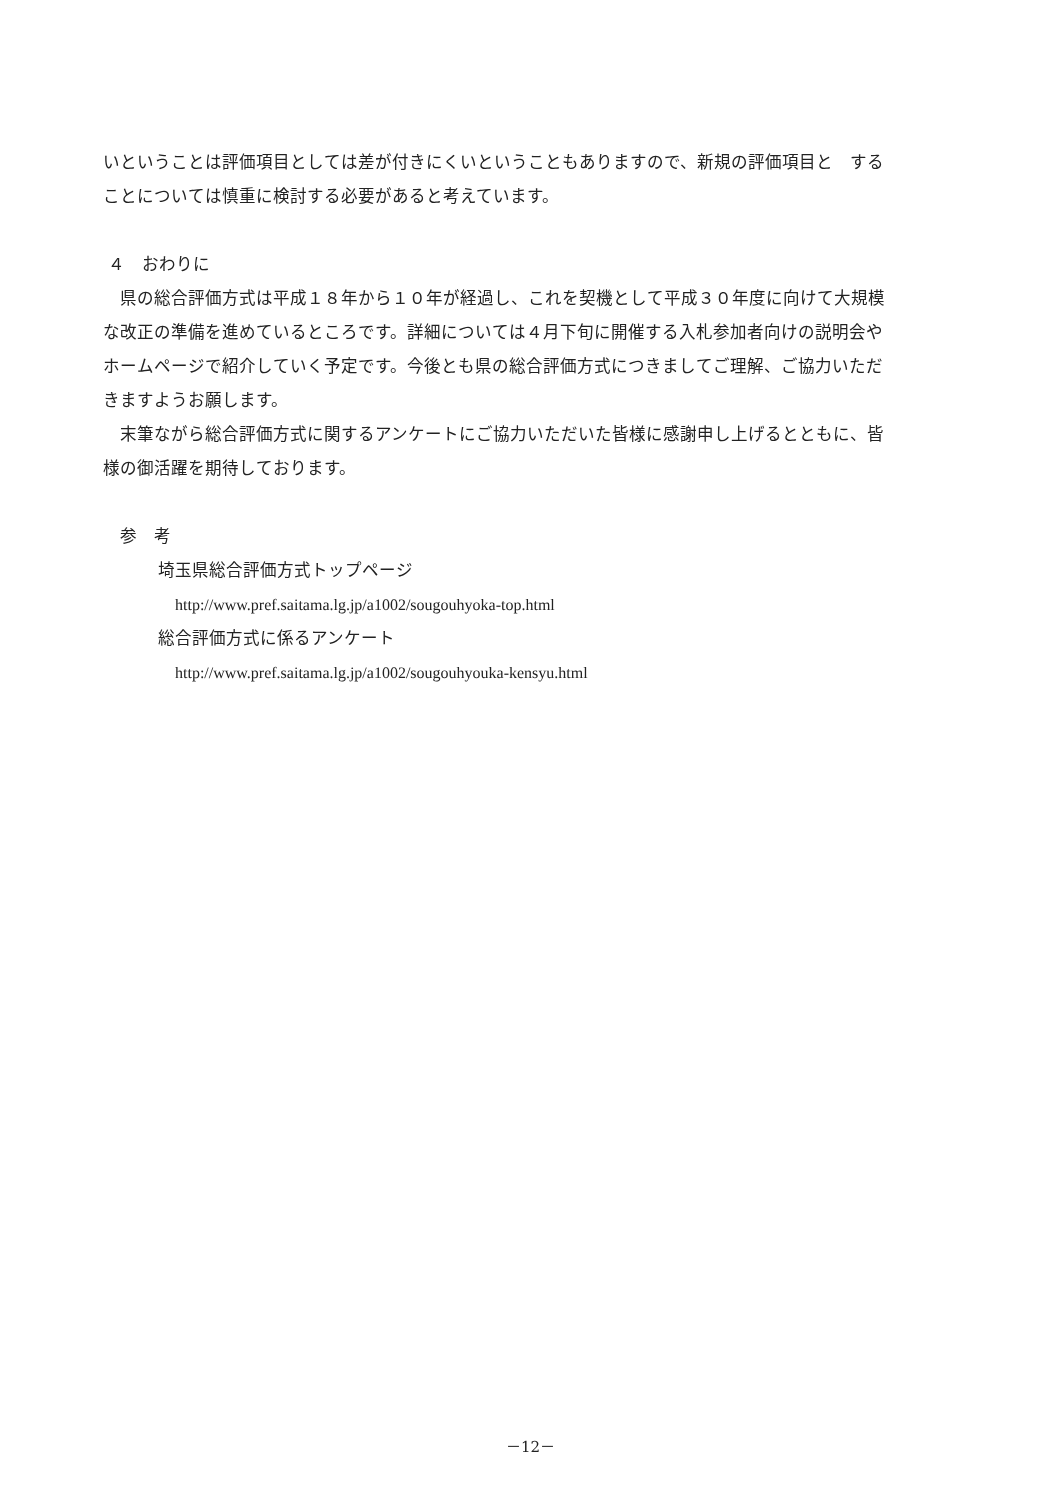いということは評価項目としては差が付きにくいということもありますので、新規の評価項目と　する
ことについては慎重に検討する必要があると考えています。
４　おわりに
　県の総合評価方式は平成１８年から１０年が経過し、これを契機として平成３０年度に向けて大規模
な改正の準備を進めているところです。詳細については４月下旬に開催する入札参加者向けの説明会や
ホームページで紹介していく予定です。今後とも県の総合評価方式につきましてご理解、ご協力いただ
きますようお願します。
　末筆ながら総合評価方式に関するアンケートにご協力いただいた皆様に感謝申し上げるとともに、皆
様の御活躍を期待しております。
参　考
埼玉県総合評価方式トップページ
http://www.pref.saitama.lg.jp/a1002/sougouhyoka-top.html
総合評価方式に係るアンケート
http://www.pref.saitama.lg.jp/a1002/sougouhyouka-kensyu.html
－12－